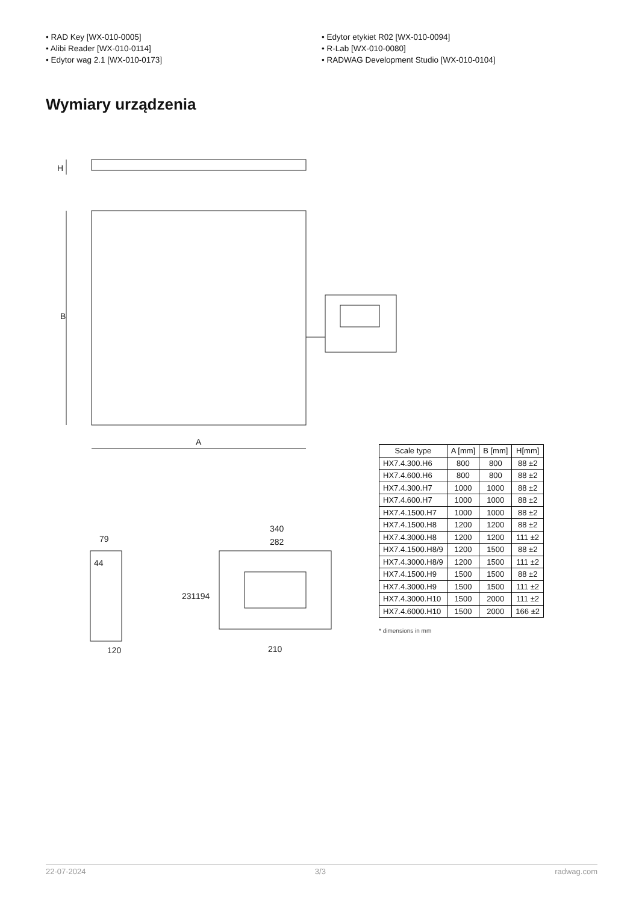• RAD Key [WX-010-0005]
• Alibi Reader [WX-010-0114]
• Edytor wag 2.1 [WX-010-0173]
• Edytor etykiet R02 [WX-010-0094]
• R-Lab [WX-010-0080]
• RADWAG Development Studio [WX-010-0104]
Wymiary urządzenia
H
B
A
79
44
120
340
282
231
194
210
| Scale type | A [mm] | B [mm] | H[mm] |
| --- | --- | --- | --- |
| HX7.4.300.H6 | 800 | 800 | 88 ±2 |
| HX7.4.600.H6 | 800 | 800 | 88 ±2 |
| HX7.4.300.H7 | 1000 | 1000 | 88 ±2 |
| HX7.4.600.H7 | 1000 | 1000 | 88 ±2 |
| HX7.4.1500.H7 | 1000 | 1000 | 88 ±2 |
| HX7.4.1500.H8 | 1200 | 1200 | 88 ±2 |
| HX7.4.3000.H8 | 1200 | 1200 | 111 ±2 |
| HX7.4.1500.H8/9 | 1200 | 1500 | 88 ±2 |
| HX7.4.3000.H8/9 | 1200 | 1500 | 111 ±2 |
| HX7.4.1500.H9 | 1500 | 1500 | 88 ±2 |
| HX7.4.3000.H9 | 1500 | 1500 | 111 ±2 |
| HX7.4.3000.H10 | 1500 | 2000 | 111 ±2 |
| HX7.4.6000.H10 | 1500 | 2000 | 166 ±2 |
* dimensions in mm
22-07-2024 3/3 radwag.com